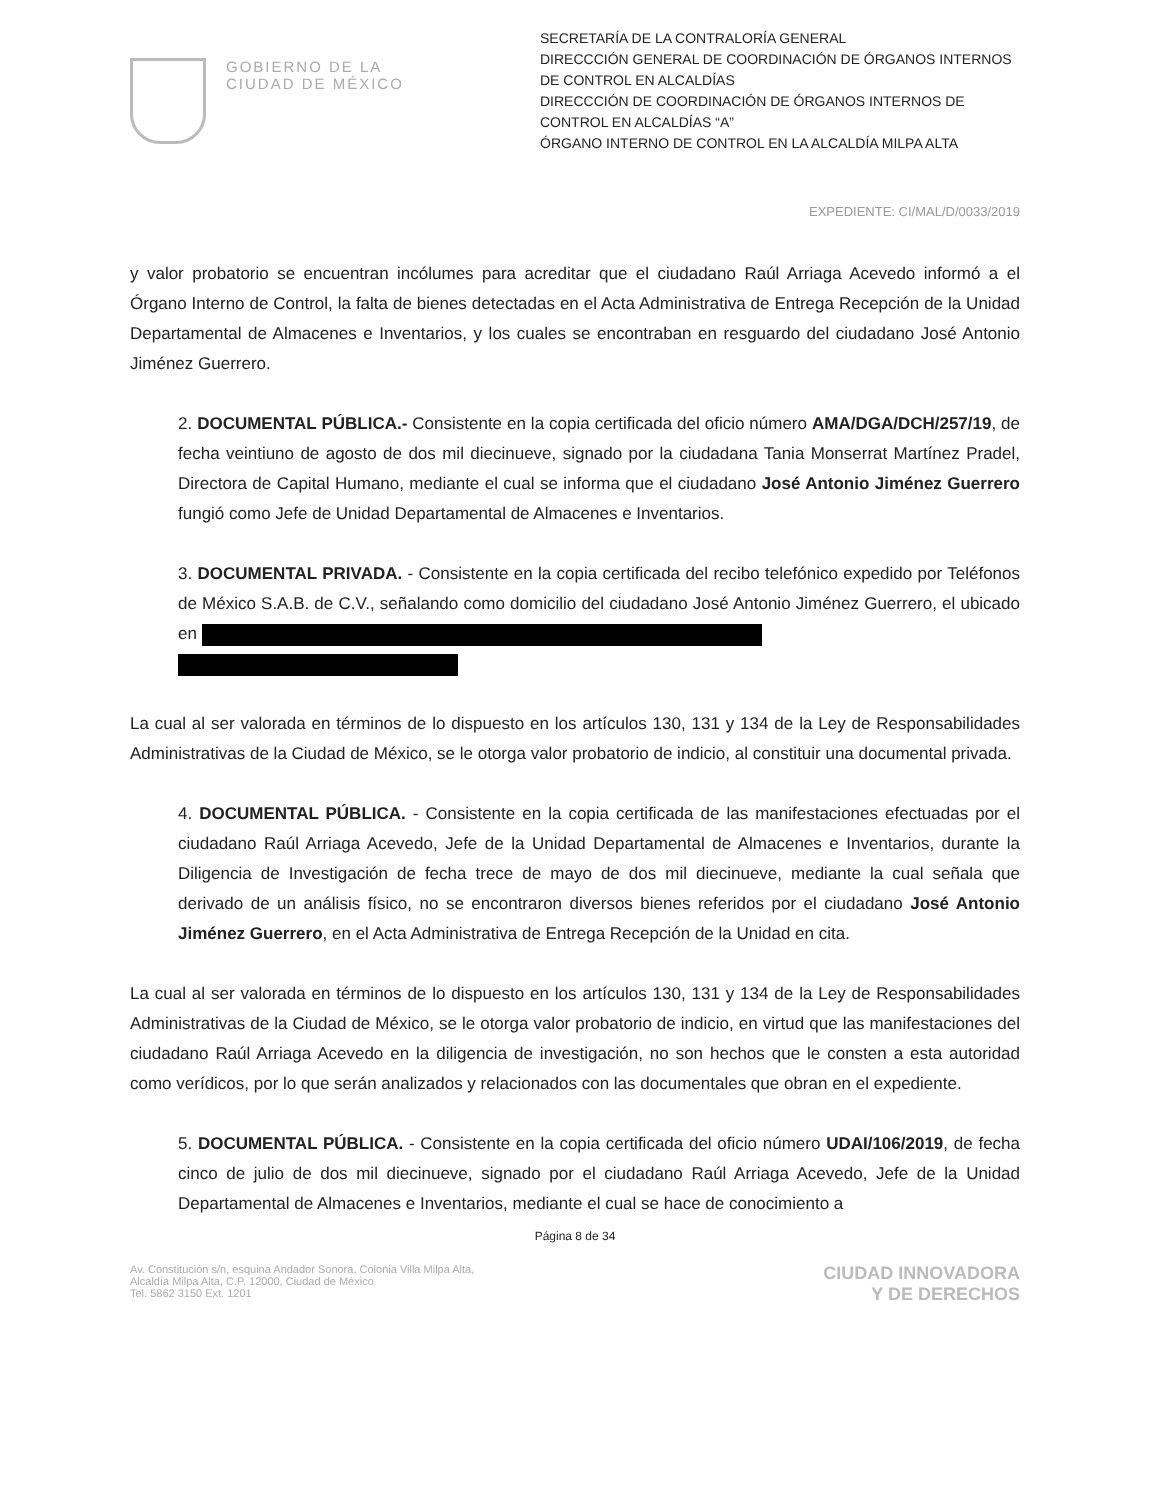GOBIERNO DE LA
CIUDAD DE MÉXICO
SECRETARÍA DE LA CONTRALORÍA GENERAL
DIRECCCIÓN GENERAL DE COORDINACIÓN DE ÓRGANOS INTERNOS DE CONTROL EN ALCALDÍAS
DIRECCCIÓN DE COORDINACIÓN DE ÓRGANOS INTERNOS DE CONTROL EN ALCALDÍAS “A”
ÓRGANO INTERNO DE CONTROL EN LA ALCALDÍA MILPA ALTA
EXPEDIENTE: CI/MAL/D/0033/2019
y valor probatorio se encuentran incólumes para acreditar que el ciudadano Raúl Arriaga Acevedo informó a el Órgano Interno de Control, la falta de bienes detectadas en el Acta Administrativa de Entrega Recepción de la Unidad Departamental de Almacenes e Inventarios, y los cuales se encontraban en resguardo del ciudadano José Antonio Jiménez Guerrero.
2. DOCUMENTAL PÚBLICA.- Consistente en la copia certificada del oficio número AMA/DGA/DCH/257/19, de fecha veintiuno de agosto de dos mil diecinueve, signado por la ciudadana Tania Monserrat Martínez Pradel, Directora de Capital Humano, mediante el cual se informa que el ciudadano José Antonio Jiménez Guerrero fungió como Jefe de Unidad Departamental de Almacenes e Inventarios.
3. DOCUMENTAL PRIVADA. - Consistente en la copia certificada del recibo telefónico expedido por Teléfonos de México S.A.B. de C.V., señalando como domicilio del ciudadano José Antonio Jiménez Guerrero, el ubicado en
La cual al ser valorada en términos de lo dispuesto en los artículos 130, 131 y 134 de la Ley de Responsabilidades Administrativas de la Ciudad de México, se le otorga valor probatorio de indicio, al constituir una documental privada.
4. DOCUMENTAL PÚBLICA. - Consistente en la copia certificada de las manifestaciones efectuadas por el ciudadano Raúl Arriaga Acevedo, Jefe de la Unidad Departamental de Almacenes e Inventarios, durante la Diligencia de Investigación de fecha trece de mayo de dos mil diecinueve, mediante la cual señala que derivado de un análisis físico, no se encontraron diversos bienes referidos por el ciudadano José Antonio Jiménez Guerrero, en el Acta Administrativa de Entrega Recepción de la Unidad en cita.
La cual al ser valorada en términos de lo dispuesto en los artículos 130, 131 y 134 de la Ley de Responsabilidades Administrativas de la Ciudad de México, se le otorga valor probatorio de indicio, en virtud que las manifestaciones del ciudadano Raúl Arriaga Acevedo en la diligencia de investigación, no son hechos que le consten a esta autoridad como verídicos, por lo que serán analizados y relacionados con las documentales que obran en el expediente.
5. DOCUMENTAL PÚBLICA. - Consistente en la copia certificada del oficio número UDAI/106/2019, de fecha cinco de julio de dos mil diecinueve, signado por el ciudadano Raúl Arriaga Acevedo, Jefe de la Unidad Departamental de Almacenes e Inventarios, mediante el cual se hace de conocimiento a
Página 8 de 34
Av. Constitución s/n, esquina Andador Sonora, Colonia Villa Milpa Alta,
Alcaldía Milpa Alta, C.P. 12000, Ciudad de México
Tel. 5862 3150 Ext. 1201
CIUDAD INNOVADORA
Y DE DERECHOS